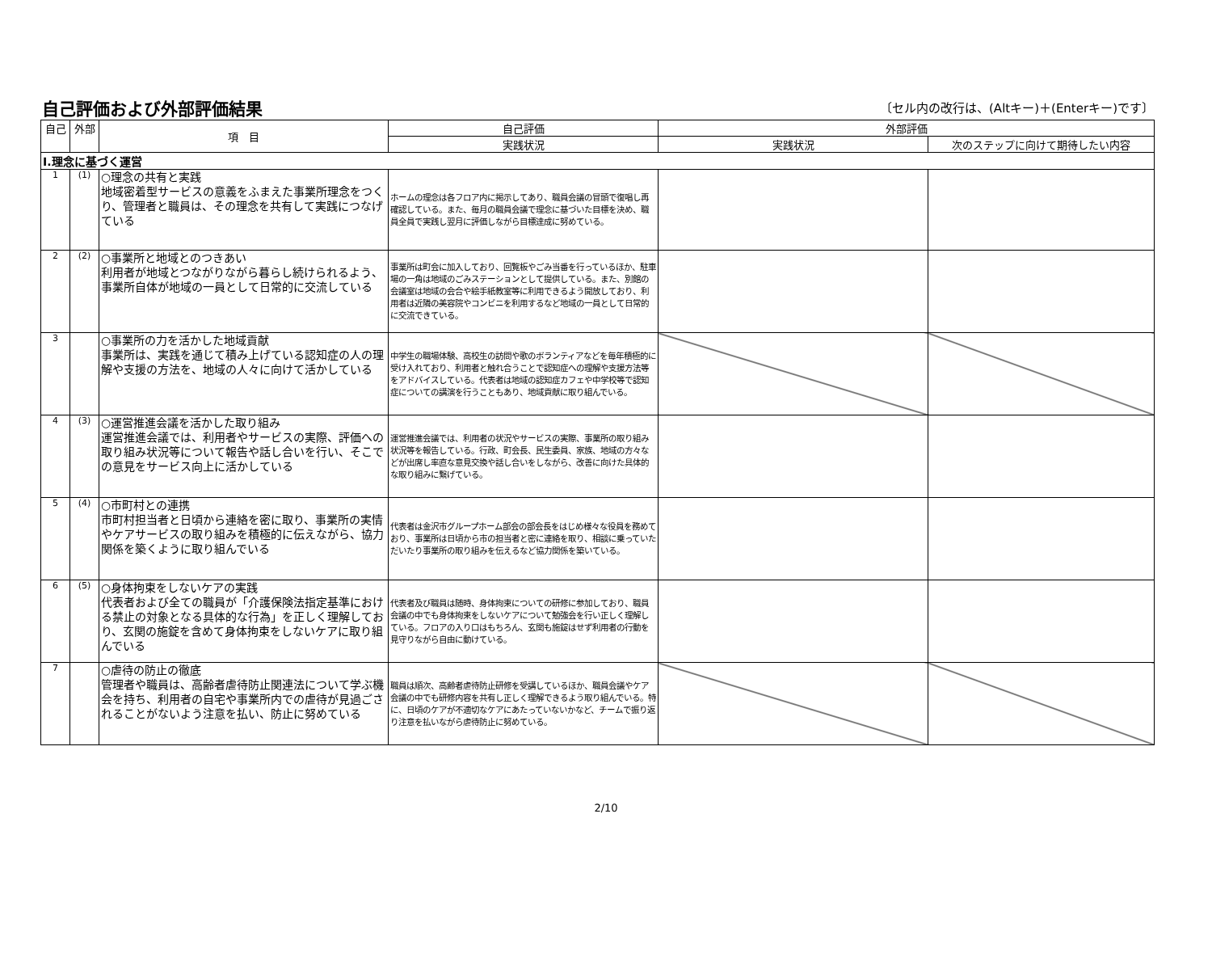自己評価および外部評価結果
〔セル内の改行は、(Altキー)＋(Enterキー)です〕
| 自己 | 外部 | 項 目 | 自己評価 | 外部評価 | |
| --- | --- | --- | --- | --- | --- |
| | | | 実践状況 | 実践状況 | 次のステップに向けて期待したい内容 |
| Ⅰ.理念に基づく運営 | | | | | |
| 1 | (1) | ○理念の共有と実践 地域密着型サービスの意義をふまえた事業所理念をつくり、管理者と職員は、その理念を共有して実践につなげている | ホームの理念は各フロア内に掲示してあり、職員会議の冒頭で復唱し再確認している。また、毎月の職員会議で理念に基づいた目標を決め、職員全員で実践し翌月に評価しながら目標達成に努めている。 | | |
| 2 | (2) | ○事業所と地域とのつきあい 利用者が地域とつながりながら暮らし続けられるよう、事業所自体が地域の一員として日常的に交流している | 事業所は町会に加入しており、回覧板やごみ当番を行っているほか、駐車場の一角は地域のごみステーションとして提供している。また、別館の会議室は地域の会合や絵手紙教室等に利用できるよう開放しており、利用者は近隣の美容院やコンビニを利用するなど地域の一員として日常的に交流できている。 | | |
| 3 | | ○事業所の力を活かした地域貢献 事業所は、実践を通じて積み上げている認知症の人の理解や支援の方法を、地域の人々に向けて活かしている | 中学生の職場体験、高校生の訪問や歌のボランティアなどを毎年積極的に受け入れており、利用者と触れ合うことで認知症への理解や支援方法等をアドバイスしている。代表者は地域の認知症カフェや中学校等で認知症についての講演を行うこともあり、地域貢献に取り組んでいる。 | | |
| 4 | (3) | ○運営推進会議を活かした取り組み 運営推進会議では、利用者やサービスの実際、評価への取り組み状況等について報告や話し合いを行い、そこでの意見をサービス向上に活かしている | 運営推進会議では、利用者の状況やサービスの実際、事業所の取り組み状況等を報告している。行政、町会長、民生委員、家族、地域の方々などが出席し率直な意見交換や話し合いをしながら、改善に向けた具体的な取り組みに繋げている。 | | |
| 5 | (4) | ○市町村との連携 市町村担当者と日頃から連絡を密に取り、事業所の実情やケアサービスの取り組みを積極的に伝えながら、協力関係を築くように取り組んでいる | 代表者は金沢市グループホーム部会の部会長をはじめ様々な役員を務めており、事業所は日頃から市の担当者と密に連絡を取り、相談に乗っていただいたり事業所の取り組みを伝えるなど協力関係を築いている。 | | |
| 6 | (5) | ○身体拘束をしないケアの実践 代表者および全ての職員が「介護保険法指定基準における禁止の対象となる具体的な行為」を正しく理解しており、玄関の施錠を含めて身体拘束をしないケアに取り組んでいる | 代表者及び職員は随時、身体拘束についての研修に参加しており、職員会議の中でも身体拘束をしないケアについて勉強会を行い正しく理解している。フロアの入り口はもちろん、玄関も施錠はせず利用者の行動を見守りながら自由に動けている。 | | |
| 7 | | ○虐待の防止の徹底 管理者や職員は、高齢者虐待防止関連法について学ぶ機会を持ち、利用者の自宅や事業所内での虐待が見過ごされることがないよう注意を払い、防止に努めている | 職員は順次、高齢者虐待防止研修を受講しているほか、職員会議やケア会議の中でも研修内容を共有し正しく理解できるよう取り組んでいる。特に、日頃のケアが不適切なケアにあたっていないかなど、チームで振り返り注意を払いながら虐待防止に努めている。 | | |
2/10